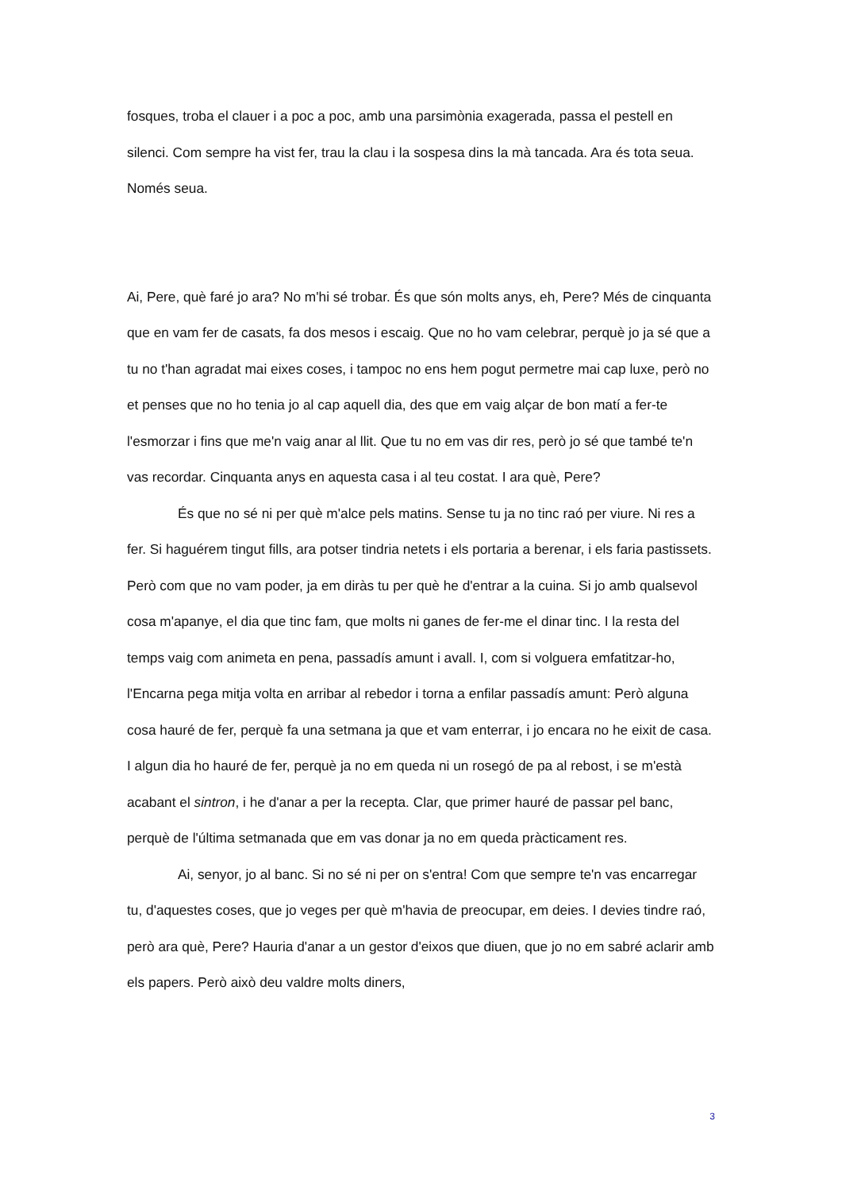fosques, troba el clauer i a poc a poc, amb una parsimònia exagerada, passa el pestell en silenci. Com sempre ha vist fer, trau la clau i la sospesa dins la mà tancada. Ara és tota seua. Només seua.
Ai, Pere, què faré jo ara? No m'hi sé trobar. És que són molts anys, eh, Pere? Més de cinquanta que en vam fer de casats, fa dos mesos i escaig. Que no ho vam celebrar, perquè jo ja sé que a tu no t'han agradat mai eixes coses, i tampoc no ens hem pogut permetre mai cap luxe, però no et penses que no ho tenia jo al cap aquell dia, des que em vaig alçar de bon matí a fer-te l'esmorzar i fins que me'n vaig anar al llit. Que tu no em vas dir res, però jo sé que també te'n vas recordar. Cinquanta anys en aquesta casa i al teu costat. I ara què, Pere?
És que no sé ni per què m'alce pels matins. Sense tu ja no tinc raó per viure. Ni res a fer. Si haguérem tingut fills, ara potser tindria netets i els portaria a berenar, i els faria pastissets. Però com que no vam poder, ja em diràs tu per què he d'entrar a la cuina. Si jo amb qualsevol cosa m'apanye, el dia que tinc fam, que molts ni ganes de fer-me el dinar tinc. I la resta del temps vaig com animeta en pena, passadís amunt i avall. I, com si volguera emfatitzar-ho, l'Encarna pega mitja volta en arribar al rebedor i torna a enfilar passadís amunt: Però alguna cosa hauré de fer, perquè fa una setmana ja que et vam enterrar, i jo encara no he eixit de casa. I algun dia ho hauré de fer, perquè ja no em queda ni un rosegó de pa al rebost, i se m'està acabant el sintron, i he d'anar a per la recepta. Clar, que primer hauré de passar pel banc, perquè de l'última setmanada que em vas donar ja no em queda pràcticament res.
Ai, senyor, jo al banc. Si no sé ni per on s'entra! Com que sempre te'n vas encarregar tu, d'aquestes coses, que jo veges per què m'havia de preocupar, em deies. I devies tindre raó, però ara què, Pere? Hauria d'anar a un gestor d'eixos que diuen, que jo no em sabré aclarir amb els papers. Però això deu valdre molts diners,
3